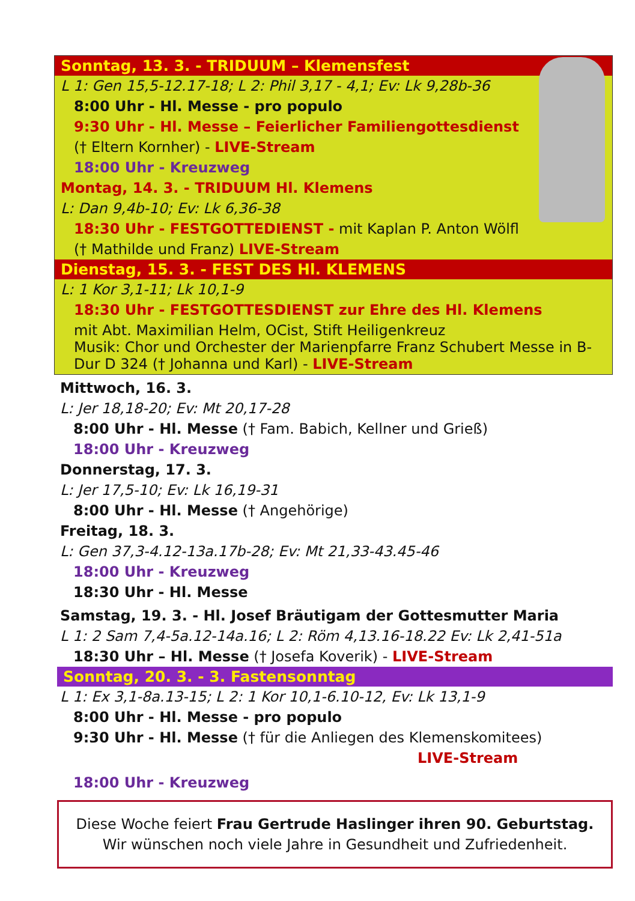Sonntag, 13. 3. - TRIDUUM – Klemensfest
L 1: Gen 15,5-12.17-18; L 2: Phil 3,17 - 4,1; Ev: Lk 9,28b-36
8:00 Uhr - Hl. Messe - pro populo
9:30 Uhr - Hl. Messe – Feierlicher Familiengottesdienst
(† Eltern Kornher) - LIVE-Stream
18:00 Uhr - Kreuzweg
Montag, 14. 3. - TRIDUUM Hl. Klemens
L: Dan 9,4b-10; Ev: Lk 6,36-38
18:30 Uhr - FESTGOTTEDIENST - mit Kaplan P. Anton Wölfl
(† Mathilde und Franz) LIVE-Stream
Dienstag, 15. 3. - FEST DES Hl. KLEMENS
L: 1 Kor 3,1-11; Lk 10,1-9
18:30 Uhr - FESTGOTTESDIENST zur Ehre des Hl. Klemens
mit Abt. Maximilian Helm, OCist, Stift Heiligenkreuz
Musik: Chor und Orchester der Marienpfarre Franz Schubert Messe in B-Dur D 324 († Johanna und Karl) - LIVE-Stream
Mittwoch, 16. 3.
L: Jer 18,18-20; Ev: Mt 20,17-28
8:00 Uhr - Hl. Messe († Fam. Babich, Kellner und Grieß)
18:00 Uhr - Kreuzweg
Donnerstag, 17. 3.
L: Jer 17,5-10; Ev: Lk 16,19-31
8:00 Uhr - Hl. Messe († Angehörige)
Freitag, 18. 3.
L: Gen 37,3-4.12-13a.17b-28; Ev: Mt 21,33-43.45-46
18:00 Uhr - Kreuzweg
18:30 Uhr - Hl. Messe
Samstag, 19. 3. - Hl. Josef Bräutigam der Gottesmutter Maria
L 1: 2 Sam 7,4-5a.12-14a.16; L 2: Röm 4,13.16-18.22 Ev: Lk 2,41-51a
18:30 Uhr – Hl. Messe († Josefa Koverik) - LIVE-Stream
Sonntag, 20. 3. - 3. Fastensonntag
L 1: Ex 3,1-8a.13-15; L 2: 1 Kor 10,1-6.10-12, Ev: Lk 13,1-9
8:00 Uhr - Hl. Messe - pro populo
9:30 Uhr - Hl. Messe († für die Anliegen des Klemenskomitees)
LIVE-Stream
18:00 Uhr - Kreuzweg
Diese Woche feiert Frau Gertrude Haslinger ihren 90. Geburtstag.
Wir wünschen noch viele Jahre in Gesundheit und Zufriedenheit.